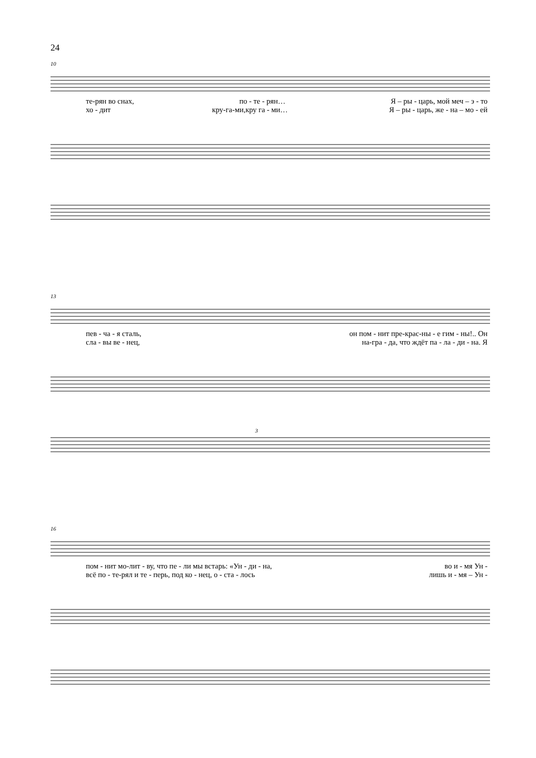24
10
те-рян во снах, по - те - рян… Я – ры - царь, мой меч – э - то
хо - дит кру-га-ми,кру га - ми… Я – ры - царь, же - на – мо - ей
13
пев - ча - я сталь, он пом - нит пре-крас-ны - е гим - ны!.. Он
сла - вы ве - нец, на-гра - да, что ждёт па - ла - ди - на. Я
3
16
пом - нит мо-лит - ву, что пе - ли мы встарь: «Ун - ди - на, во и - мя Ун -
всё по - те-рял и те - перь, под ко - нец, о - ста - лось лишь и - мя – Ун -